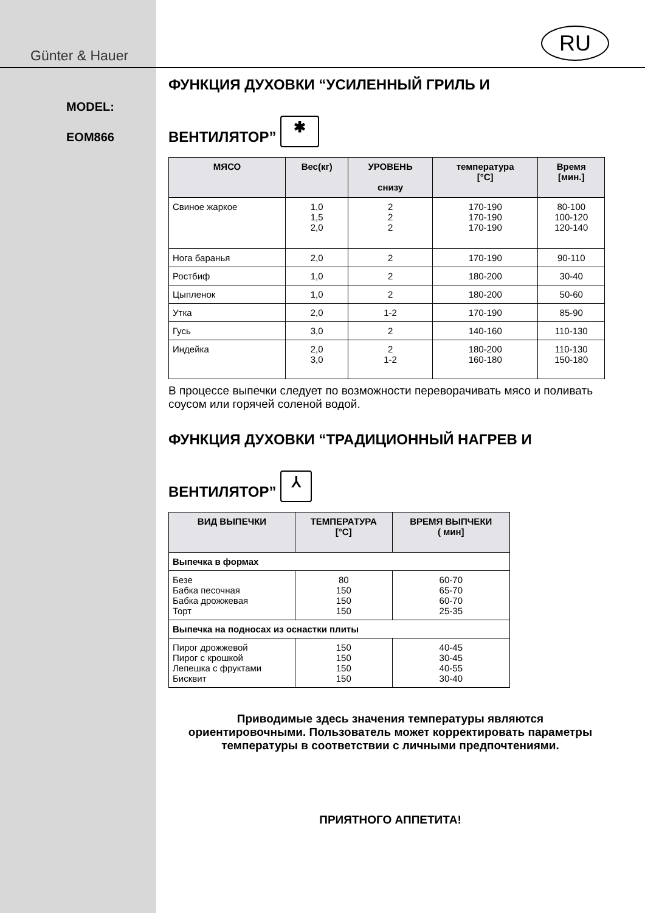Günter & Hauer
MODEL:
EOM866
RU
ФУНКЦИЯ ДУХОВКИ “УСИЛЕННЫЙ ГРИЛЬ И
ВЕНТИЛЯТОР” ✱
| МЯСО | Вес(кг) | УРОВЕНЬ снизу | температура [°C] | Время [мин.] |
| --- | --- | --- | --- | --- |
| Свиное жаркое | 1,0 1,5 2,0 | 2 2 2 | 170-190 170-190 170-190 | 80-100 100-120 120-140 |
| Нога баранья | 2,0 | 2 | 170-190 | 90-110 |
| Ростбиф | 1,0 | 2 | 180-200 | 30-40 |
| Цыпленок | 1,0 | 2 | 180-200 | 50-60 |
| Утка | 2,0 | 1-2 | 170-190 | 85-90 |
| Гусь | 3,0 | 2 | 140-160 | 110-130 |
| Индейка | 2,0 3,0 | 2 1-2 | 180-200 160-180 | 110-130 150-180 |
В процессе выпечки следует по возможности переворачивать мясо и поливать соусом или горячей соленой водой.
ФУНКЦИЯ ДУХОВКИ “ТРАДИЦИОННЫЙ НАГРЕВ И
ВЕНТИЛЯТОР” ⅄
| ВИД ВЫПЕЧКИ | ТЕМПЕРАТУРА [°C] | ВРЕМЯ ВЫПЧЕКИ ( мин] |
| --- | --- | --- |
| Выпечка в формах | | |
| Безе Бабка песочная Бабка дрожжевая Торт | 80 150 150 150 | 60-70 65-70 60-70 25-35 |
| Выпечка на подносах из оснастки плиты | | |
| Пирог дрожжевой Пирог с крошкой Лепешка с фруктами Бисквит | 150 150 150 150 | 40-45 30-45 40-55 30-40 |
Приводимые здесь значения температуры являются ориентировочными. Пользователь может корректировать параметры температуры в соответствии с личными предпочтениями.
ПРИЯТНОГО АППЕТИТА!